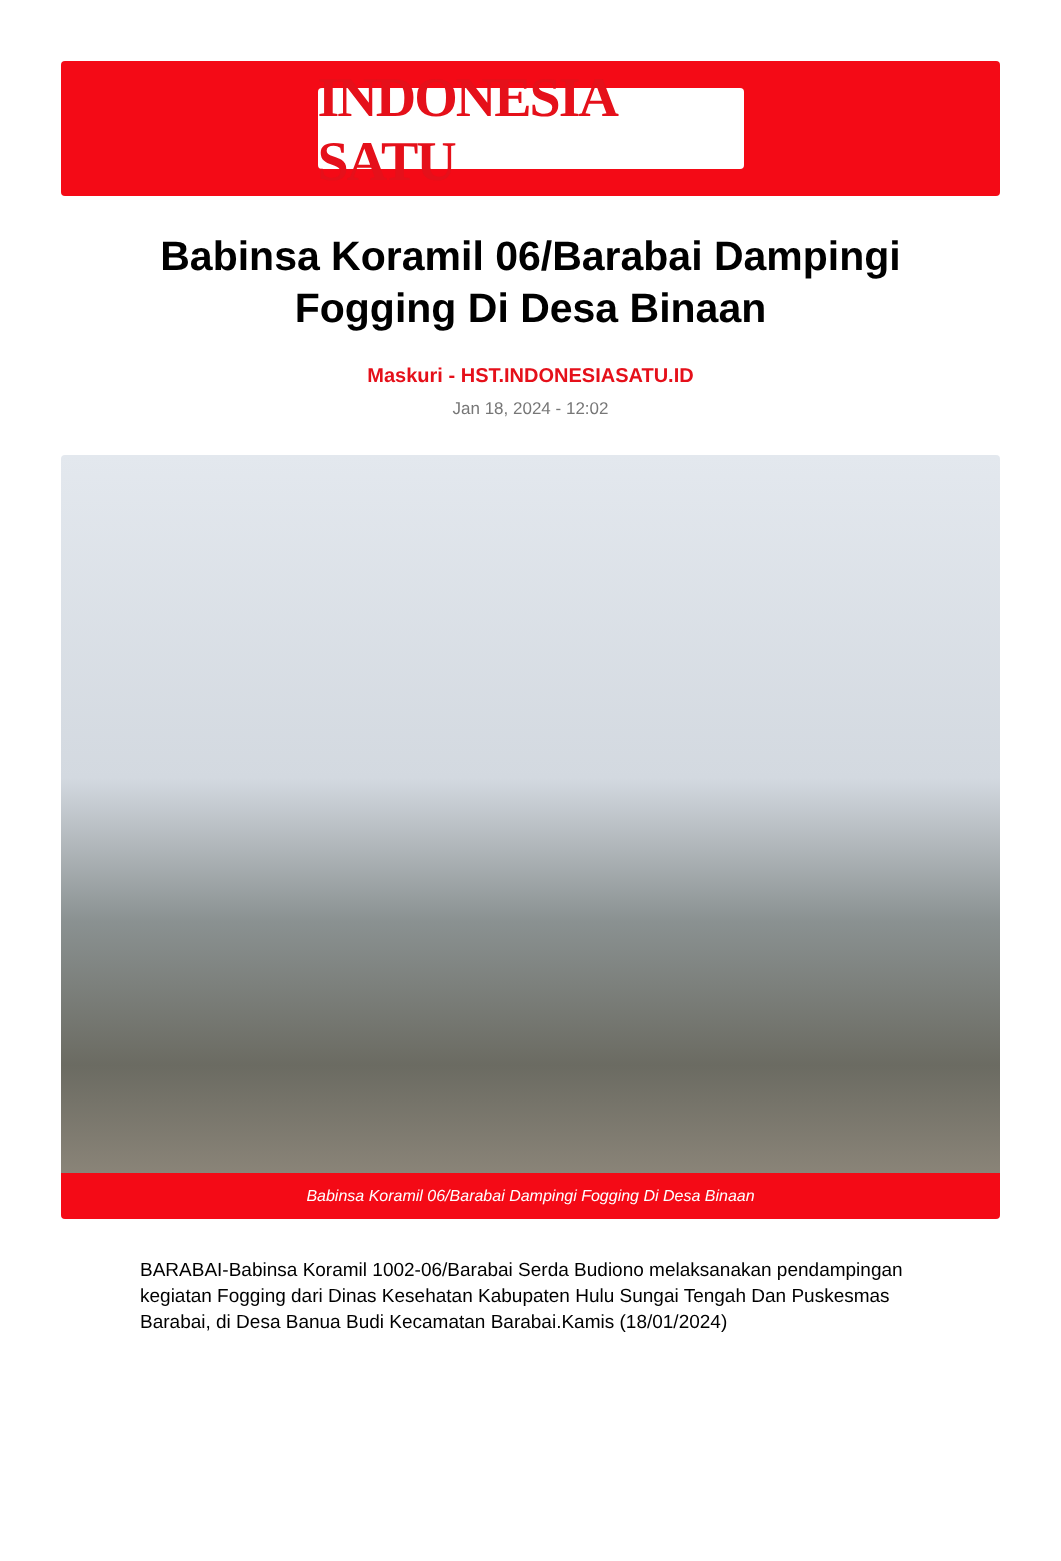INDONESIA SATU
Babinsa Koramil 06/Barabai Dampingi Fogging Di Desa Binaan
Maskuri - HST.INDONESIASATU.ID
Jan 18, 2024 - 12:02
Babinsa Koramil 06/Barabai Dampingi Fogging Di Desa Binaan
BARABAI-Babinsa Koramil 1002-06/Barabai Serda Budiono melaksanakan pendampingan kegiatan Fogging dari Dinas Kesehatan Kabupaten Hulu Sungai Tengah Dan Puskesmas Barabai, di Desa Banua Budi Kecamatan Barabai.Kamis (18/01/2024)